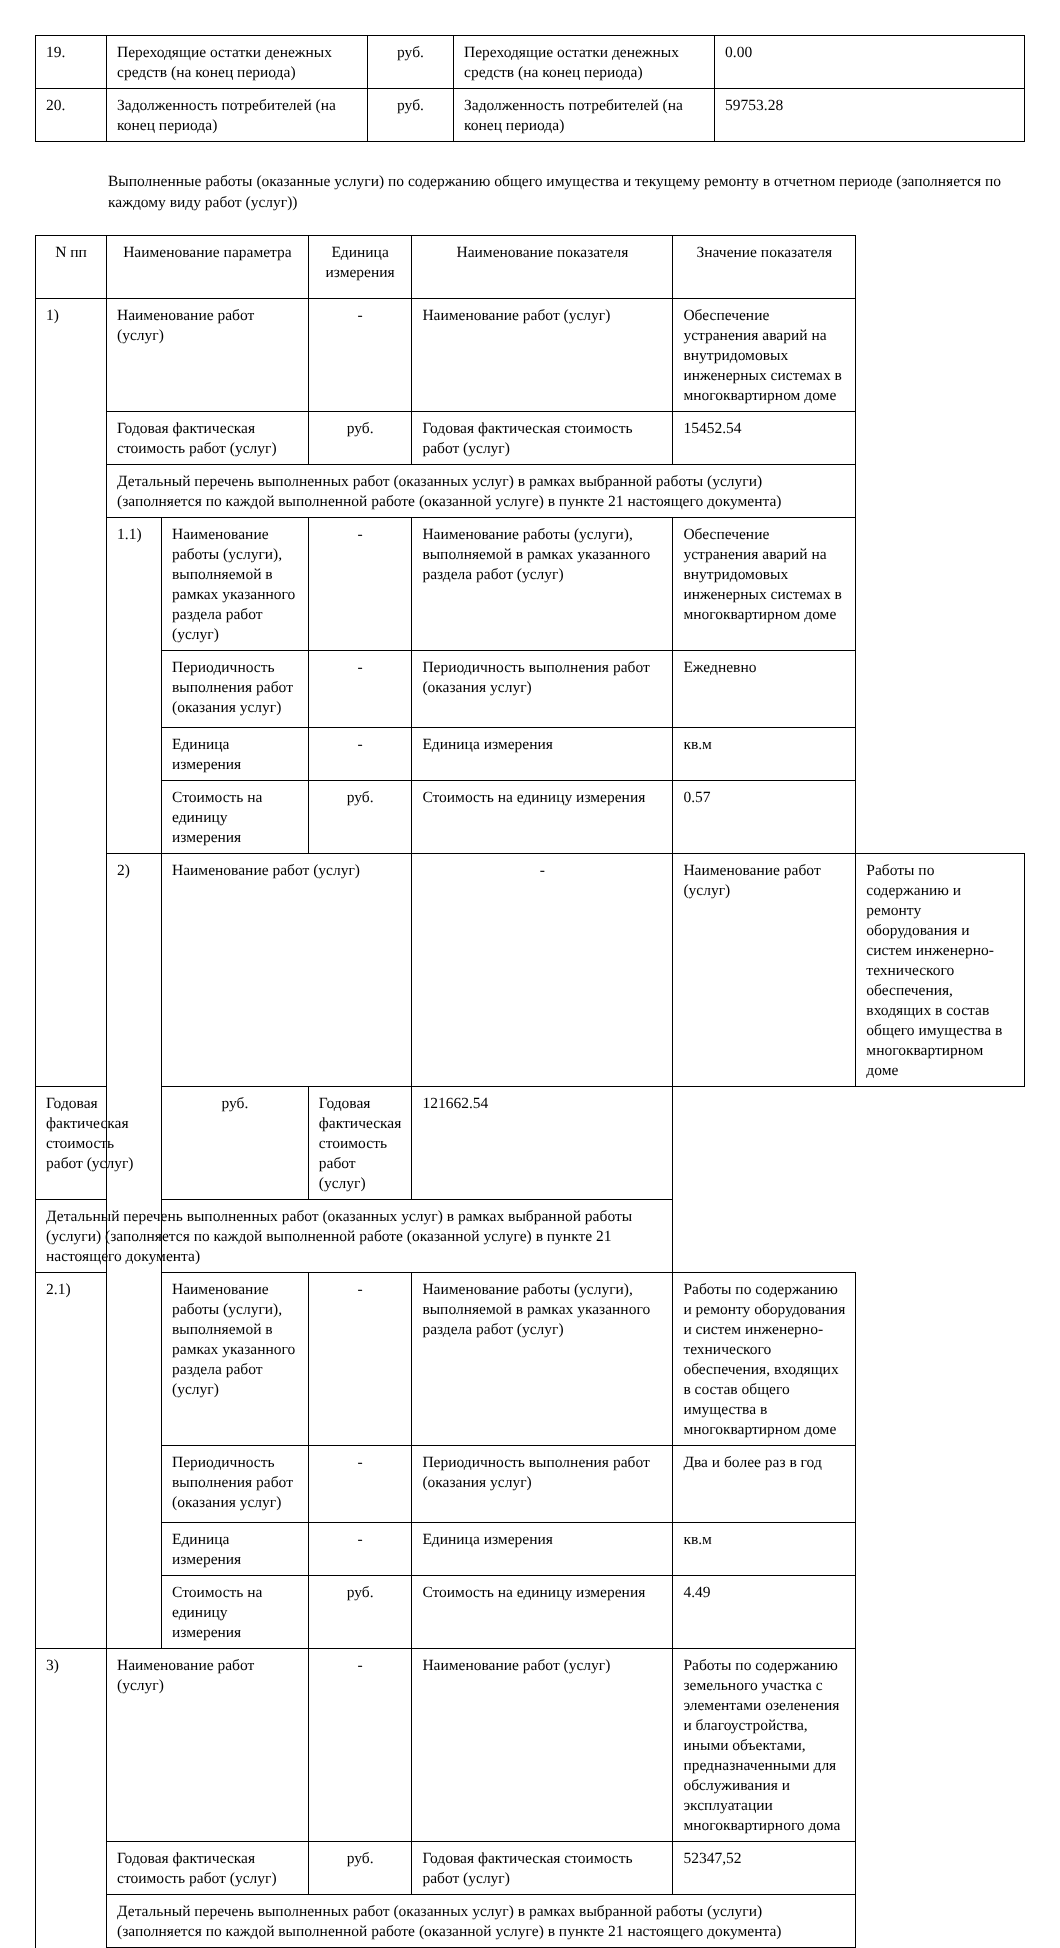| 19. | Переходящие остатки денежных средств (на конец периода) | руб. | Переходящие остатки денежных средств (на конец периода) | 0.00 |
| 20. | Задолженность потребителей (на конец периода) | руб. | Задолженность потребителей (на конец периода) | 59753.28 |
Выполненные работы (оказанные услуги) по содержанию общего имущества и текущему ремонту в отчетном периоде (заполняется по каждому виду работ (услуг))
| N пп | Наименование параметра | | Единица измерения | Наименование показателя | Значение показателя | |
| --- | --- | --- | --- | --- | --- | --- |
| 1) | Наименование работ (услуг) | | - | Наименование работ (услуг) | Обеспечение устранения аварий на внутридомовых инженерных системах в многоквартирном доме | |
| | Годовая фактическая стоимость работ (услуг) | | руб. | Годовая фактическая стоимость работ (услуг) | 15452.54 | |
| | Детальный перечень выполненных работ (оказанных услуг) в рамках выбранной работы (услуги) (заполняется по каждой выполненной работе (оказанной услуге) в пункте 21 настоящего документа) | | | | | |
| | 1.1) | Наименование работы (услуги), выполняемой в рамках указанного раздела работ (услуг) | - | Наименование работы (услуги), выполняемой в рамках указанного раздела работ (услуг) | Обеспечение устранения аварий на внутридомовых инженерных системах в многоквартирном доме | |
| | | Периодичность выполнения работ (оказания услуг) | - | Периодичность выполнения работ (оказания услуг) | Ежедневно | |
| | | Единица измерения | - | Единица измерения | кв.м | |
| | | Стоимость на единицу измерения | руб. | Стоимость на единицу измерения | 0.57 | |
| | 2) | Наименование работ (услуг) | | - | Наименование работ (услуг) | Работы по содержанию и ремонту оборудования и систем инженерно-технического обеспечения, входящих в состав общего имущества в многоквартирном доме |
| Годовая фактическая стоимость работ (услуг) | | руб. | Годовая фактическая стоимость работ (услуг) | 121662.54 | | |
| Детальный перечень выполненных работ (оказанных услуг) в рамках выбранной работы (услуги) (заполняется по каждой выполненной работе (оказанной услуге) в пункте 21 настоящего документа) | | | | | | |
| 2.1) | | Наименование работы (услуги), выполняемой в рамках указанного раздела работ (услуг) | - | Наименование работы (услуги), выполняемой в рамках указанного раздела работ (услуг) | Работы по содержанию и ремонту оборудования и систем инженерно-технического обеспечения, входящих в состав общего имущества в многоквартирном доме | |
| | | Периодичность выполнения работ (оказания услуг) | - | Периодичность выполнения работ (оказания услуг) | Два и более раз в год | |
| | | Единица измерения | - | Единица измерения | кв.м | |
| | | Стоимость на единицу измерения | руб. | Стоимость на единицу измерения | 4.49 | |
| 3) | Наименование работ (услуг) | | - | Наименование работ (услуг) | Работы по содержанию земельного участка с элементами озеленения и благоустройства, иными объектами, предназначенными для обслуживания и эксплуатации многоквартирного дома | |
| | Годовая фактическая стоимость работ (услуг) | | руб. | Годовая фактическая стоимость работ (услуг) | 52347,52 | |
| | Детальный перечень выполненных работ (оказанных услуг) в рамках выбранной работы (услуги) (заполняется по каждой выполненной работе (оказанной услуге) в пункте 21 настоящего документа) | | | | | |